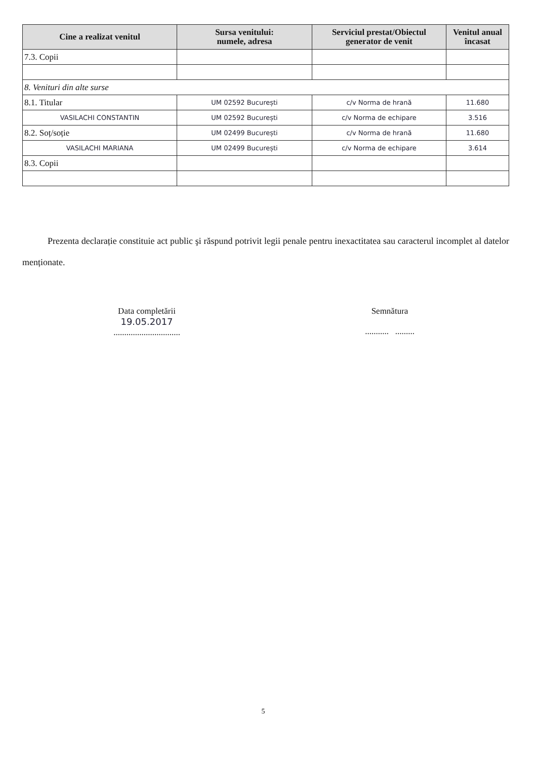| Cine a realizat venitul | Sursa venitului: numele, adresa | Serviciul prestat/Obiectul generator de venit | Venitul anual încasat |
| --- | --- | --- | --- |
| 7.3. Copii | | | |
| 8. Venituri din alte surse | | | |
| 8.1. Titular | UM 02592 București | c/v Norma de hrană | 11.680 |
| VASILACHI CONSTANTIN | UM 02592 București | c/v Norma de echipare | 3.516 |
| 8.2. Soț/soție | UM 02499 București | c/v Norma de hrană | 11.680 |
| VASILACHI MARIANA | UM 02499 București | c/v Norma de echipare | 3.614 |
| 8.3. Copii | | | |
Prezenta declarație constituie act public şi răspund potrivit legii penale pentru inexactitatea sau caracterul incomplet al datelor menționate.
Data completării
19.05.2017
...............................
Semnătura
........... .........
5